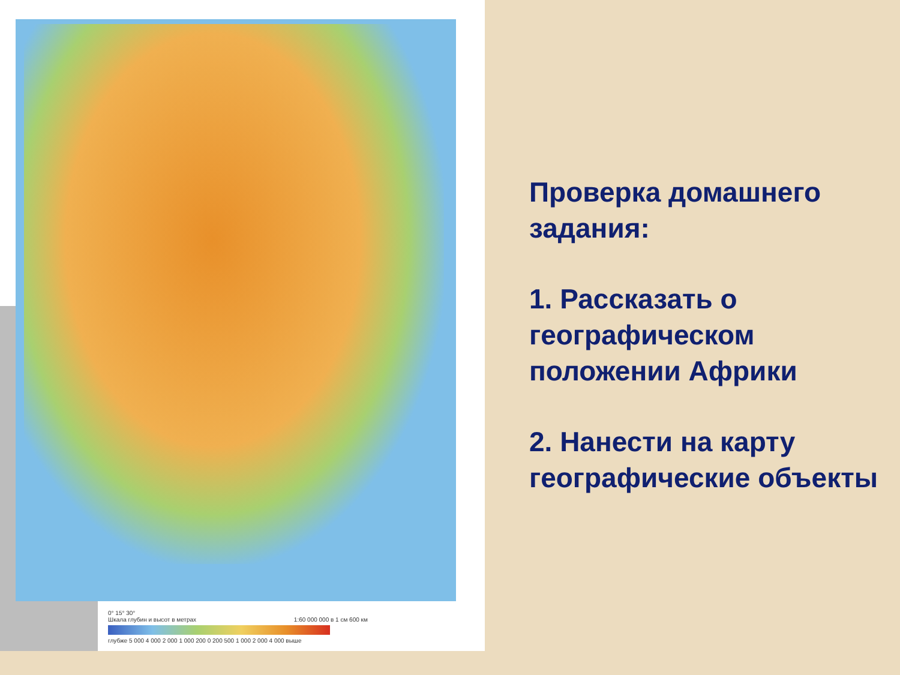0° 15° 30°
Шкала глубин и высот в метрах 1:60 000 000 в 1 см 600 км
глубже 5 000 4 000 2 000 1 000 200 0 200 500 1 000 2 000 4 000 выше
Проверка домашнего задания:
1. Рассказать о географическом положении Африки
2. Нанести на карту географические объекты